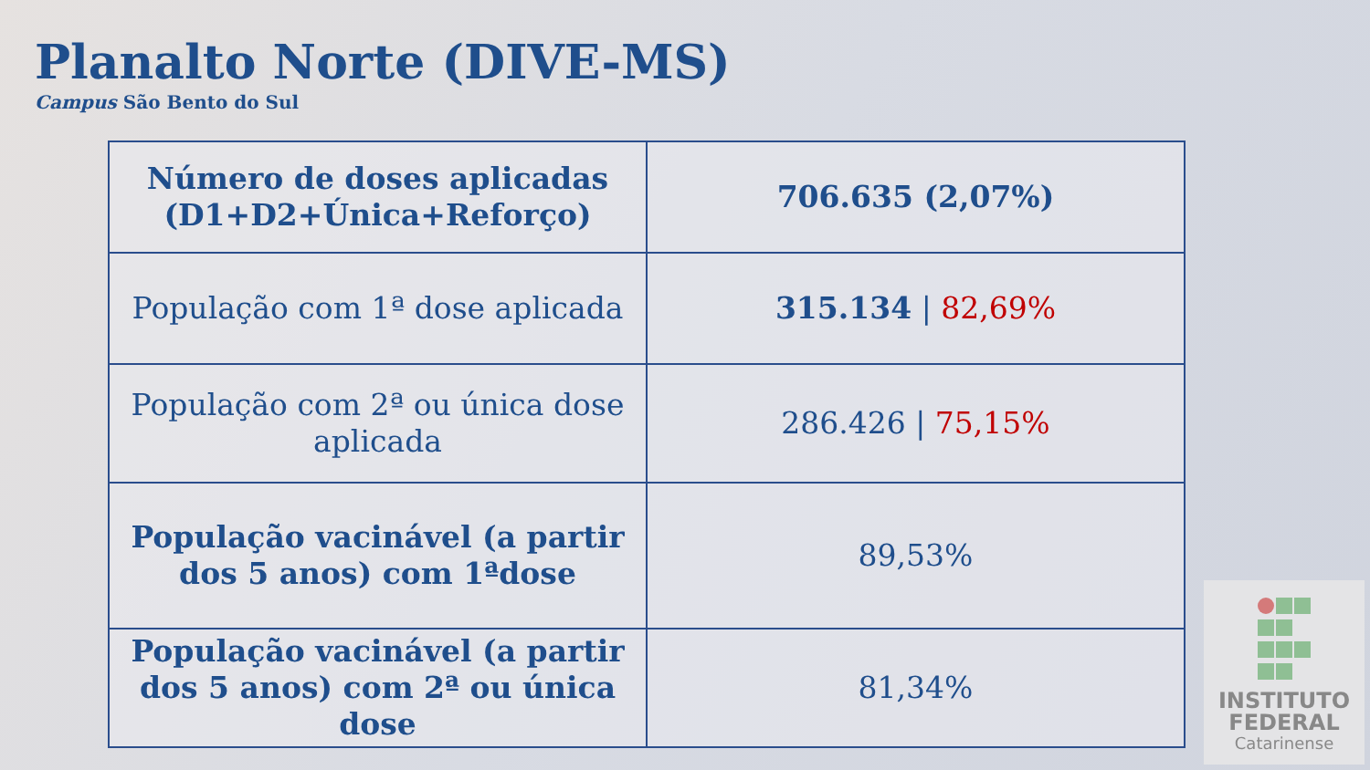Planalto Norte (DIVE-MS)
Campus São Bento do Sul
| Número de doses aplicadas (D1+D2+Única+Reforço) | 706.635 (2,07%) |
| População com 1ª dose aplicada | 315.134 / 82,69% |
| População com 2ª ou única dose aplicada | 286.426 / 75,15% |
| População vacinável (a partir dos 5 anos) com 1ªdose | 89,53% |
| População vacinável (a partir dos 5 anos) com 2ª ou única dose | 81,34% |
INSTITUTO
FEDERAL
Catarinense